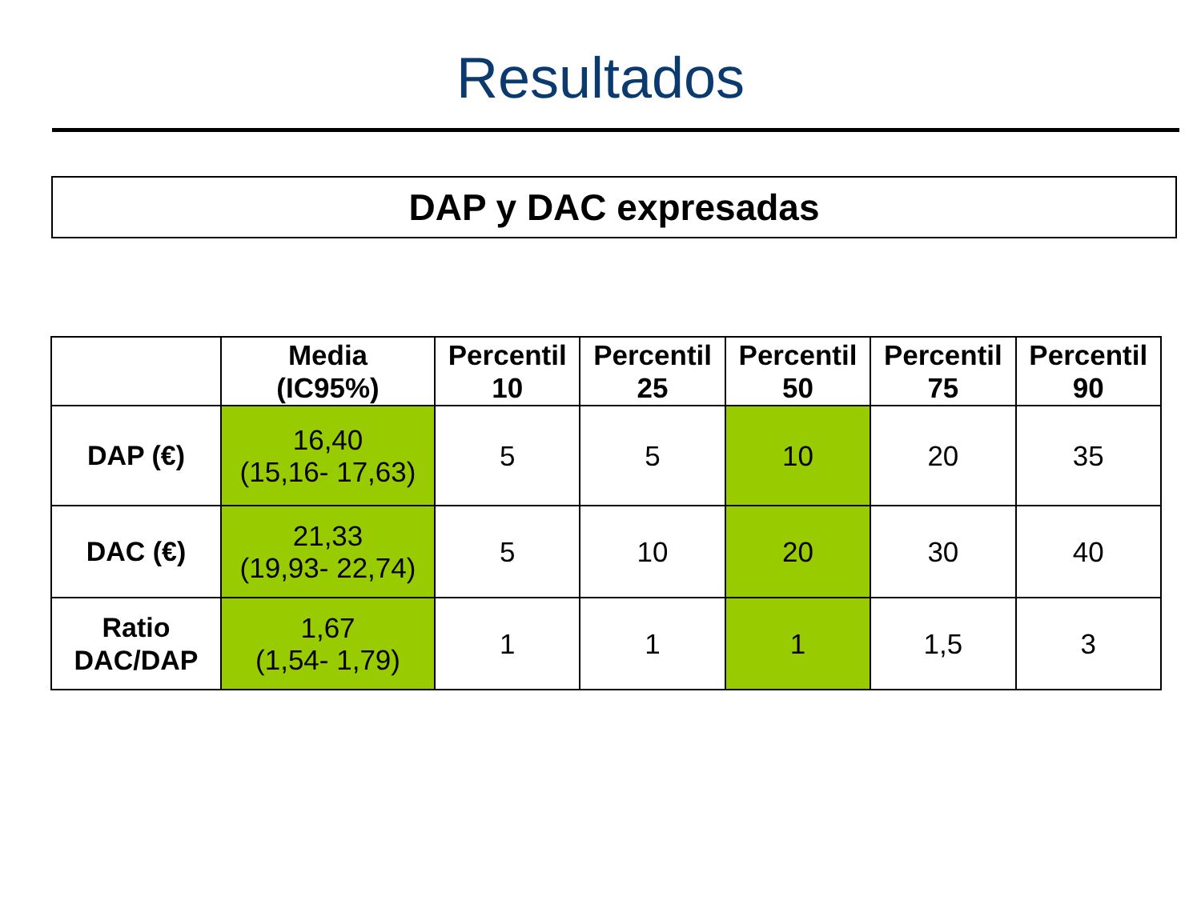Resultados
DAP y DAC expresadas
| | Media (IC95%) | Percentil 10 | Percentil 25 | Percentil 50 | Percentil 75 | Percentil 90 |
| --- | --- | --- | --- | --- | --- | --- |
| DAP (€) | 16,40 (15,16- 17,63) | 5 | 5 | 10 | 20 | 35 |
| DAC (€) | 21,33 (19,93- 22,74) | 5 | 10 | 20 | 30 | 40 |
| Ratio DAC/DAP | 1,67 (1,54- 1,79) | 1 | 1 | 1 | 1,5 | 3 |